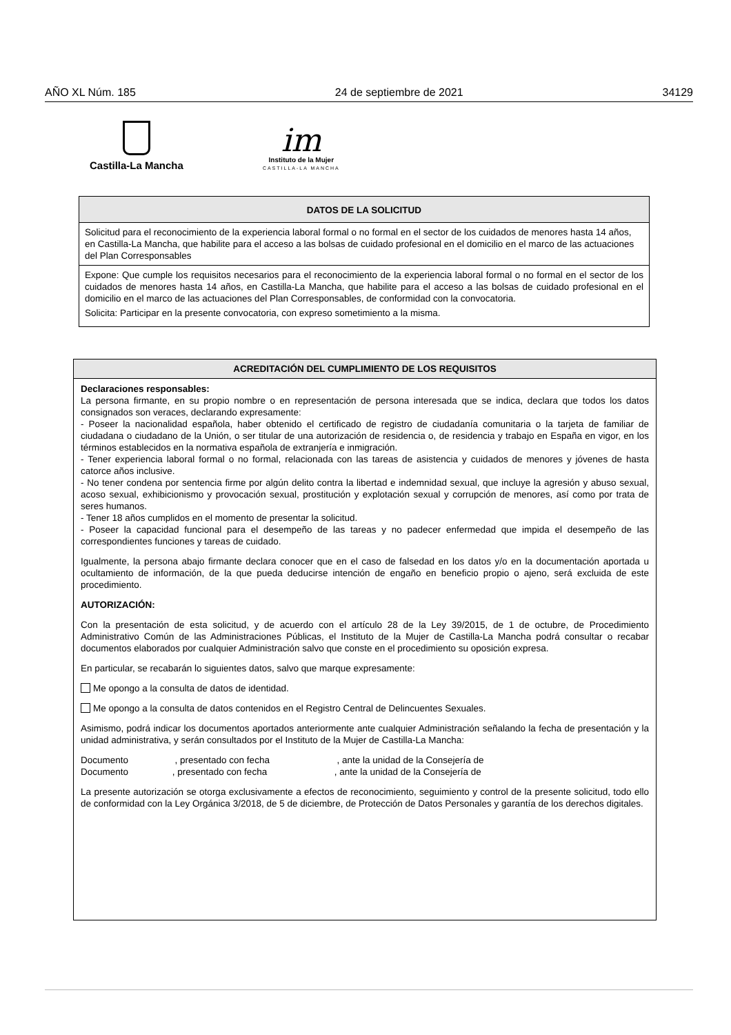AÑO XL Núm. 185 24 de septiembre de 2021 34129
Castilla-La Mancha
im
Instituto de la Mujer
CASTILLA-LA MANCHA
DATOS DE LA SOLICITUD
Solicitud para el reconocimiento de la experiencia laboral formal o no formal en el sector de los cuidados de menores hasta 14 años, en Castilla-La Mancha, que habilite para el acceso a las bolsas de cuidado profesional en el domicilio en el marco de las actuaciones del Plan Corresponsables
Expone: Que cumple los requisitos necesarios para el reconocimiento de la experiencia laboral formal o no formal en el sector de los cuidados de menores hasta 14 años, en Castilla-La Mancha, que habilite para el acceso a las bolsas de cuidado profesional en el domicilio en el marco de las actuaciones del Plan Corresponsables, de conformidad con la convocatoria.
Solicita: Participar en la presente convocatoria, con expreso sometimiento a la misma.
ACREDITACIÓN DEL CUMPLIMIENTO DE LOS REQUISITOS
Declaraciones responsables:
La persona firmante, en su propio nombre o en representación de persona interesada que se indica, declara que todos los datos consignados son veraces, declarando expresamente:
- Poseer la nacionalidad española, haber obtenido el certificado de registro de ciudadanía comunitaria o la tarjeta de familiar de ciudadana o ciudadano de la Unión, o ser titular de una autorización de residencia o, de residencia y trabajo en España en vigor, en los términos establecidos en la normativa española de extranjería e inmigración.
- Tener experiencia laboral formal o no formal, relacionada con las tareas de asistencia y cuidados de menores y jóvenes de hasta catorce años inclusive.
- No tener condena por sentencia firme por algún delito contra la libertad e indemnidad sexual, que incluye la agresión y abuso sexual, acoso sexual, exhibicionismo y provocación sexual, prostitución y explotación sexual y corrupción de menores, así como por trata de seres humanos.
- Tener 18 años cumplidos en el momento de presentar la solicitud.
- Poseer la capacidad funcional para el desempeño de las tareas y no padecer enfermedad que impida el desempeño de las correspondientes funciones y tareas de cuidado.
Igualmente, la persona abajo firmante declara conocer que en el caso de falsedad en los datos y/o en la documentación aportada u ocultamiento de información, de la que pueda deducirse intención de engaño en beneficio propio o ajeno, será excluida de este procedimiento.
AUTORIZACIÓN:
Con la presentación de esta solicitud, y de acuerdo con el artículo 28 de la Ley 39/2015, de 1 de octubre, de Procedimiento Administrativo Común de las Administraciones Públicas, el Instituto de la Mujer de Castilla-La Mancha podrá consultar o recabar documentos elaborados por cualquier Administración salvo que conste en el procedimiento su oposición expresa.
En particular, se recabarán lo siguientes datos, salvo que marque expresamente:
Me opongo a la consulta de datos de identidad.
Me opongo a la consulta de datos contenidos en el Registro Central de Delincuentes Sexuales.
Asimismo, podrá indicar los documentos aportados anteriormente ante cualquier Administración señalando la fecha de presentación y la unidad administrativa, y serán consultados por el Instituto de la Mujer de Castilla-La Mancha:
Documento , presentado con fecha , ante la unidad de la Consejería de Documento , presentado con fecha , ante la unidad de la Consejería de
La presente autorización se otorga exclusivamente a efectos de reconocimiento, seguimiento y control de la presente solicitud, todo ello de conformidad con la Ley Orgánica 3/2018, de 5 de diciembre, de Protección de Datos Personales y garantía de los derechos digitales.